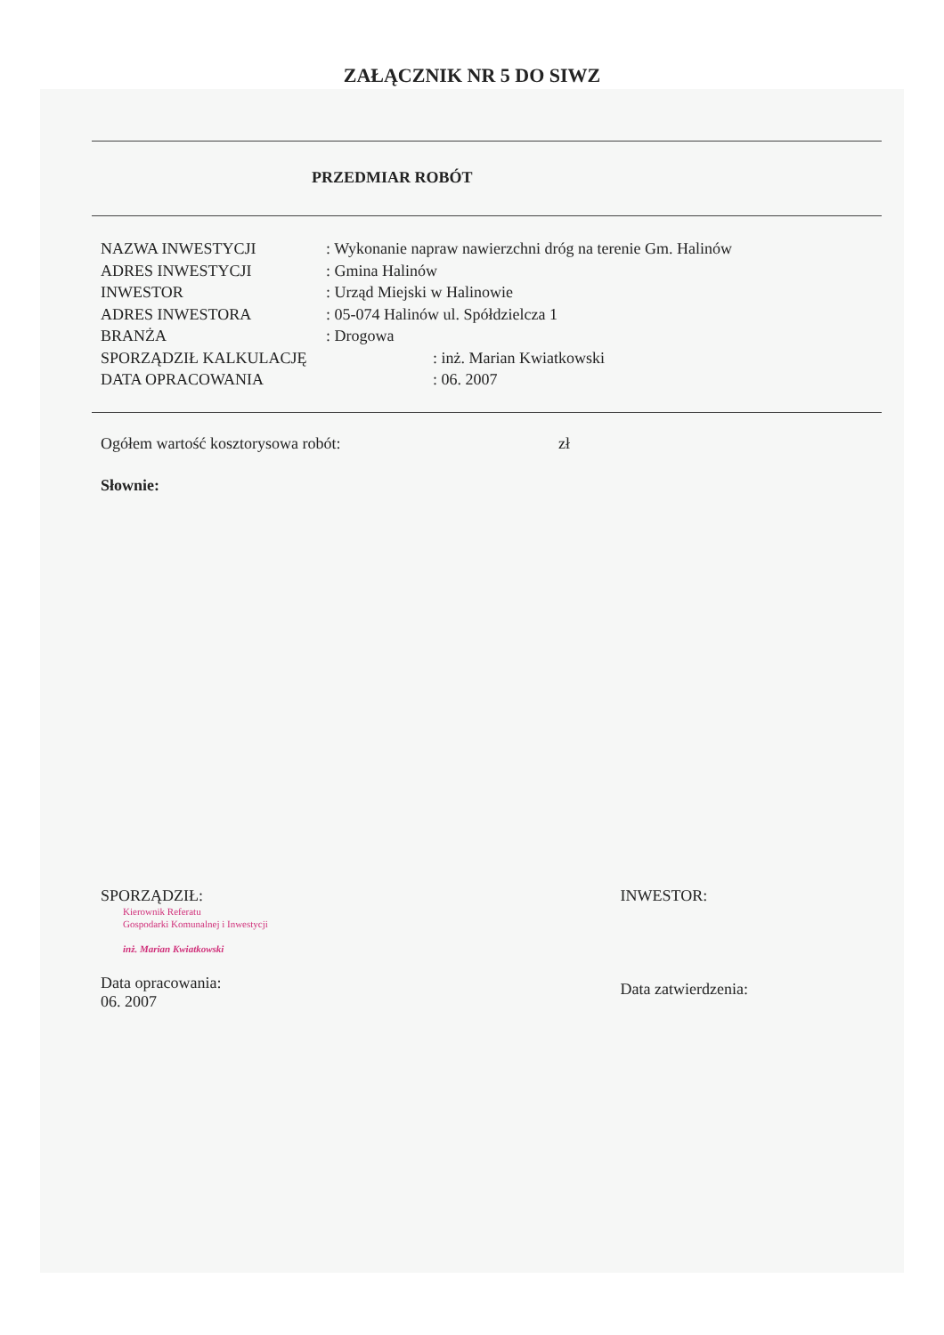ZAŁĄCZNIK NR 5 DO SIWZ
PRZEDMIAR ROBÓT
NAZWA INWESTYCJI: Wykonanie napraw nawierzchni dróg na terenie Gm. Halinów
ADRES INWESTYCJI: Gmina Halinów
INWESTOR: Urząd Miejski w Halinowie
ADRES INWESTORA: 05-074 Halinów ul. Spółdzielcza 1
BRANŻA: Drogowa
SPORZĄDZIŁ KALKULACJĘ: inż. Marian Kwiatkowski
DATA OPRACOWANIA: 06. 2007
Ogółem wartość kosztorysowa robót: zł
Słownie:
SPORZĄDZIŁ:
Kierownik Referatu
Gospodarki Komunalnej i Inwestycji
inż. Marian Kwiatkowski
Data opracowania:
06. 2007
INWESTOR:
Data zatwierdzenia: